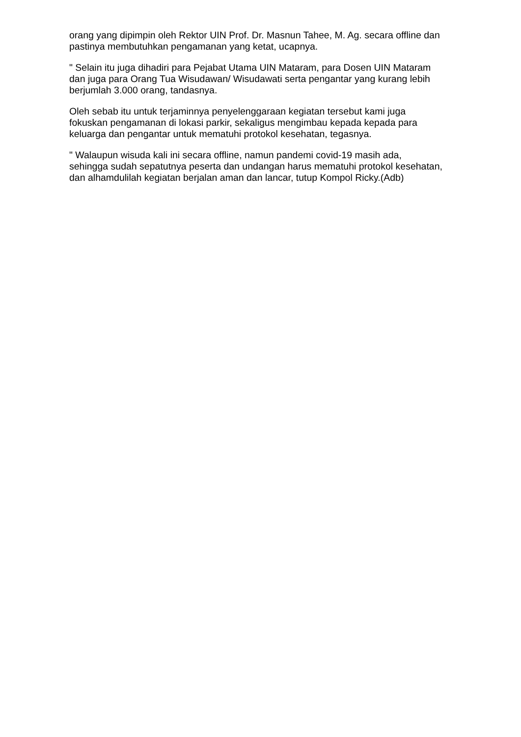orang yang dipimpin oleh Rektor UIN Prof. Dr. Masnun Tahee, M. Ag. secara offline dan pastinya membutuhkan pengamanan yang ketat, ucapnya.
" Selain itu juga dihadiri para Pejabat Utama UIN Mataram, para Dosen UIN Mataram dan juga para Orang Tua Wisudawan/ Wisudawati serta pengantar yang kurang lebih berjumlah 3.000 orang, tandasnya.
Oleh sebab itu untuk terjaminnya penyelenggaraan kegiatan tersebut kami juga fokuskan pengamanan di lokasi parkir, sekaligus mengimbau kepada kepada para keluarga dan pengantar untuk mematuhi protokol kesehatan, tegasnya.
" Walaupun wisuda kali ini secara offline, namun pandemi covid-19 masih ada, sehingga sudah sepatutnya peserta dan undangan harus mematuhi protokol kesehatan, dan alhamdulilah kegiatan berjalan aman dan lancar, tutup Kompol Ricky.(Adb)